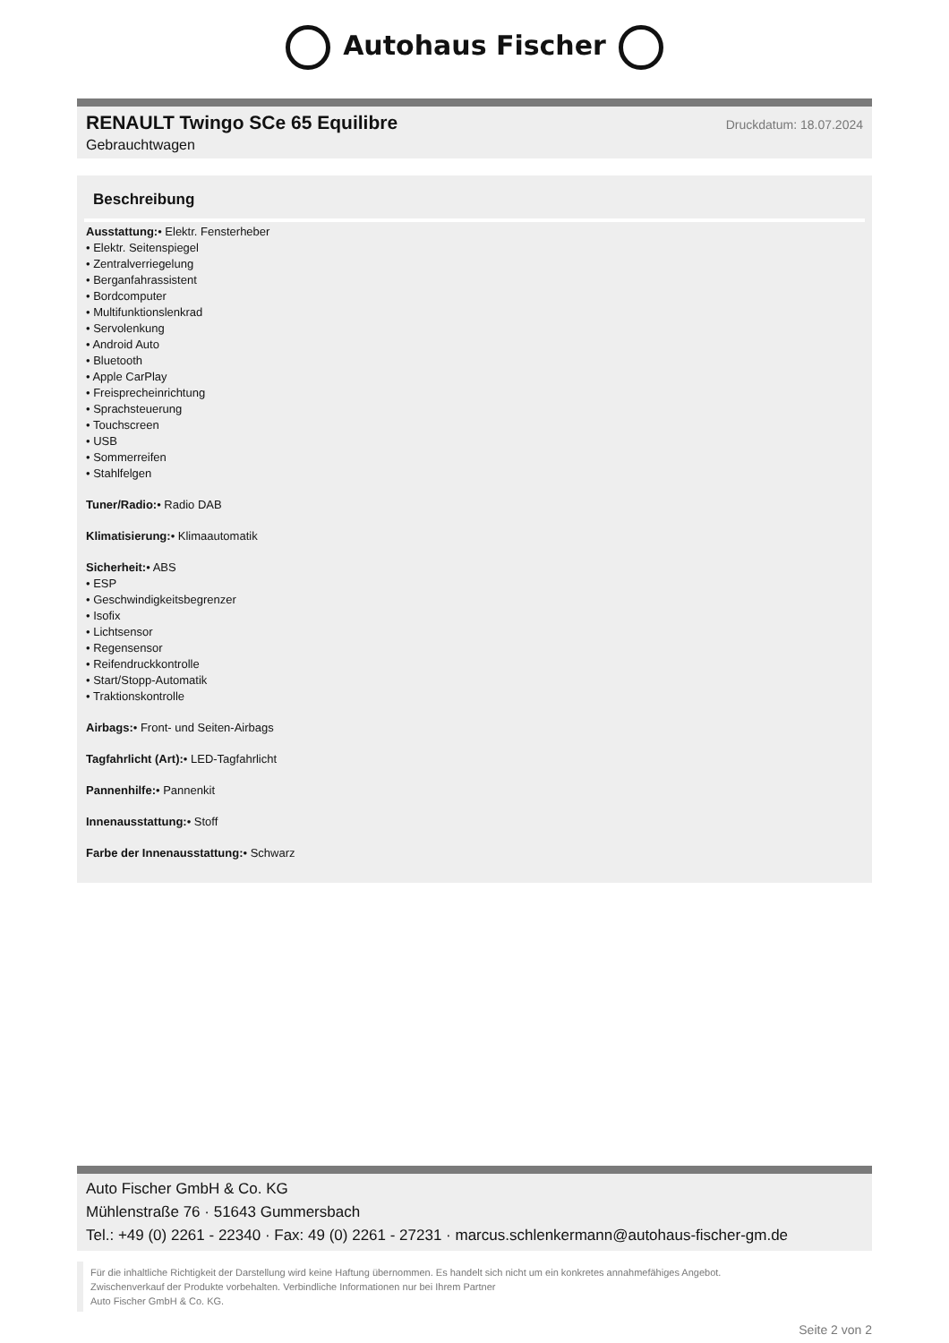Autohaus Fischer
RENAULT Twingo SCe 65 Equilibre
Druckdatum: 18.07.2024
Gebrauchtwagen
Beschreibung
Ausstattung:• Elektr. Fensterheber
• Elektr. Seitenspiegel
• Zentralverriegelung
• Berganfahrassistent
• Bordcomputer
• Multifunktionslenkrad
• Servolenkung
• Android Auto
• Bluetooth
• Apple CarPlay
• Freisprecheinrichtung
• Sprachsteuerung
• Touchscreen
• USB
• Sommerreifen
• Stahlfelgen
Tuner/Radio:• Radio DAB
Klimatisierung:• Klimaautomatik
Sicherheit:• ABS
• ESP
• Geschwindigkeitsbegrenzer
• Isofix
• Lichtsensor
• Regensensor
• Reifendruckkontrolle
• Start/Stopp-Automatik
• Traktionskontrolle
Airbags:• Front- und Seiten-Airbags
Tagfahrlicht (Art):• LED-Tagfahrlicht
Pannenhilfe:• Pannenkit
Innenausstattung:• Stoff
Farbe der Innenausstattung:• Schwarz
Auto Fischer GmbH & Co. KG
Mühlenstraße 76 · 51643 Gummersbach
Tel.: +49 (0) 2261 - 22340 · Fax: 49 (0) 2261 - 27231 · marcus.schlenkermann@autohaus-fischer-gm.de
Für die inhaltliche Richtigkeit der Darstellung wird keine Haftung übernommen. Es handelt sich nicht um ein konkretes annahmefähiges Angebot.
Zwischenverkauf der Produkte vorbehalten. Verbindliche Informationen nur bei Ihrem Partner
Auto Fischer GmbH & Co. KG.
Seite 2 von 2